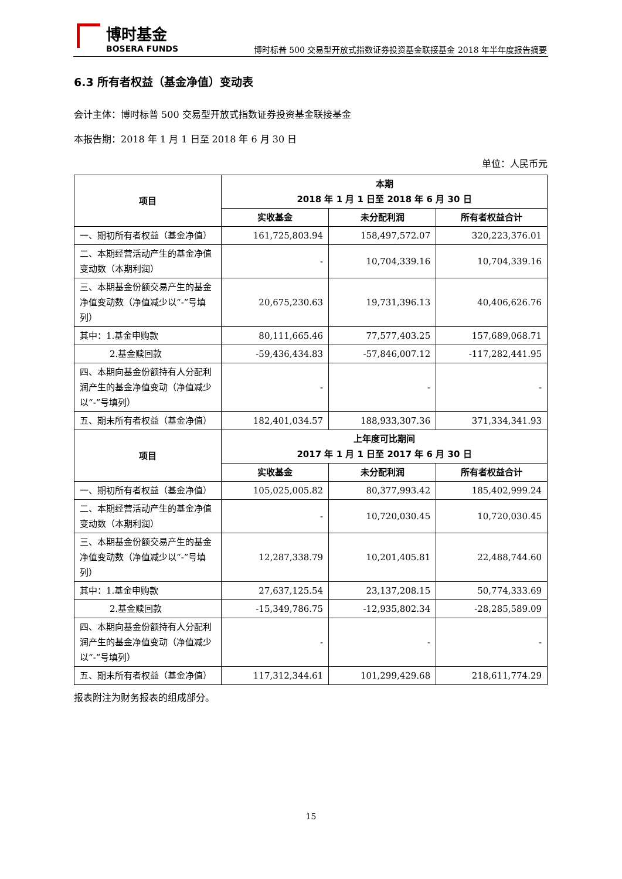博时基金
BOSERA FUNDS
博时标普 500 交易型开放式指数证券投资基金联接基金 2018 年半年度报告摘要
6.3 所有者权益（基金净值）变动表
会计主体：博时标普 500 交易型开放式指数证券投资基金联接基金
本报告期：2018 年 1 月 1 日至 2018 年 6 月 30 日
单位：人民币元
| 项目 | 本期 2018 年 1 月 1 日至 2018 年 6 月 30 日 | | |
| --- | --- | --- | --- |
| | 实收基金 | 未分配利润 | 所有者权益合计 |
| 一、期初所有者权益（基金净值） | 161,725,803.94 | 158,497,572.07 | 320,223,376.01 |
| 二、本期经营活动产生的基金净值变动数（本期利润） | - | 10,704,339.16 | 10,704,339.16 |
| 三、本期基金份额交易产生的基金净值变动数（净值减少以“-”号填列） | 20,675,230.63 | 19,731,396.13 | 40,406,626.76 |
| 其中：1.基金申购款 | 80,111,665.46 | 77,577,403.25 | 157,689,068.71 |
| 2.基金赎回款 | -59,436,434.83 | -57,846,007.12 | -117,282,441.95 |
| 四、本期向基金份额持有人分配利润产生的基金净值变动（净值减少以“-”号填列） | - | - | - |
| 五、期末所有者权益（基金净值） | 182,401,034.57 | 188,933,307.36 | 371,334,341.93 |
| 项目 | 上年度可比期间 2017 年 1 月 1 日至 2017 年 6 月 30 日 | | |
| | 实收基金 | 未分配利润 | 所有者权益合计 |
| 一、期初所有者权益（基金净值） | 105,025,005.82 | 80,377,993.42 | 185,402,999.24 |
| 二、本期经营活动产生的基金净值变动数（本期利润） | - | 10,720,030.45 | 10,720,030.45 |
| 三、本期基金份额交易产生的基金净值变动数（净值减少以“-”号填列） | 12,287,338.79 | 10,201,405.81 | 22,488,744.60 |
| 其中：1.基金申购款 | 27,637,125.54 | 23,137,208.15 | 50,774,333.69 |
| 2.基金赎回款 | -15,349,786.75 | -12,935,802.34 | -28,285,589.09 |
| 四、本期向基金份额持有人分配利润产生的基金净值变动（净值减少以“-”号填列） | - | - | - |
| 五、期末所有者权益（基金净值） | 117,312,344.61 | 101,299,429.68 | 218,611,774.29 |
报表附注为财务报表的组成部分。
15